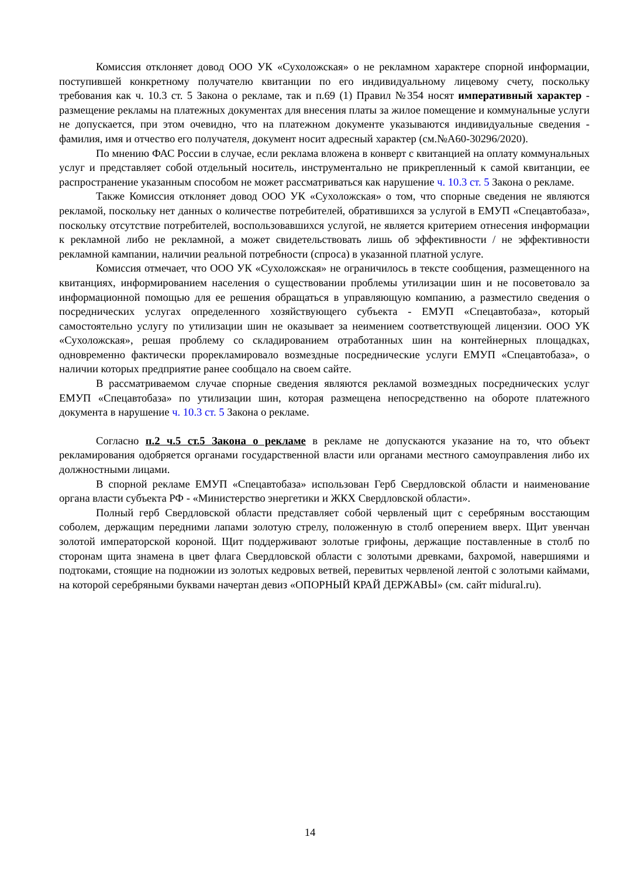Комиссия отклоняет довод ООО УК «Сухоложская» о не рекламном характере спорной информации, поступившей конкретному получателю квитанции по его индивидуальному лицевому счету, поскольку требования как ч. 10.3 ст. 5 Закона о рекламе, так и п.69 (1) Правил №354 носят императивный характер - размещение рекламы на платежных документах для внесения платы за жилое помещение и коммунальные услуги не допускается, при этом очевидно, что на платежном документе указываются индивидуальные сведения - фамилия, имя и отчество его получателя, документ носит адресный характер (см.№А60-30296/2020).
По мнению ФАС России в случае, если реклама вложена в конверт с квитанцией на оплату коммунальных услуг и представляет собой отдельный носитель, инструментально не прикрепленный к самой квитанции, ее распространение указанным способом не может рассматриваться как нарушение ч. 10.3 ст. 5 Закона о рекламе.
Также Комиссия отклоняет довод ООО УК «Сухоложская» о том, что спорные сведения не являются рекламой, поскольку нет данных о количестве потребителей, обратившихся за услугой в ЕМУП «Спецавтобаза», поскольку отсутствие потребителей, воспользовавшихся услугой, не является критерием отнесения информации к рекламной либо не рекламной, а может свидетельствовать лишь об эффективности / не эффективности рекламной кампании, наличии реальной потребности (спроса) в указанной платной услуге.
Комиссия отмечает, что ООО УК «Сухоложская» не ограничилось в тексте сообщения, размещенного на квитанциях, информированием населения о существовании проблемы утилизации шин и не посоветовало за информационной помощью для ее решения обращаться в управляющую компанию, а разместило сведения о посреднических услугах определенного хозяйствующего субъекта - ЕМУП «Спецавтобаза», который самостоятельно услугу по утилизации шин не оказывает за неимением соответствующей лицензии. ООО УК «Сухоложская», решая проблему со складированием отработанных шин на контейнерных площадках, одновременно фактически прорекламировало возмездные посреднические услуги ЕМУП «Спецавтобаза», о наличии которых предприятие ранее сообщало на своем сайте.
В рассматриваемом случае спорные сведения являются рекламой возмездных посреднических услуг ЕМУП «Спецавтобаза» по утилизации шин, которая размещена непосредственно на обороте платежного документа в нарушение ч. 10.3 ст. 5 Закона о рекламе.
Согласно п.2 ч.5 ст.5 Закона о рекламе в рекламе не допускаются указание на то, что объект рекламирования одобряется органами государственной власти или органами местного самоуправления либо их должностными лицами.
В спорной рекламе ЕМУП «Спецавтобаза» использован Герб Свердловской области и наименование органа власти субъекта РФ - «Министерство энергетики и ЖКХ Свердловской области».
Полный герб Свердловской области представляет собой червленый щит с серебряным восстающим соболем, держащим передними лапами золотую стрелу, положенную в столб оперением вверх. Щит увенчан золотой императорской короной. Щит поддерживают золотые грифоны, держащие поставленные в столб по сторонам щита знамена в цвет флага Свердловской области с золотыми древками, бахромой, навершиями и подтоками, стоящие на подножии из золотых кедровых ветвей, перевитых червленой лентой с золотыми каймами, на которой серебряными буквами начертан девиз «ОПОРНЫЙ КРАЙ ДЕРЖАВЫ» (см. сайт midural.ru).
14